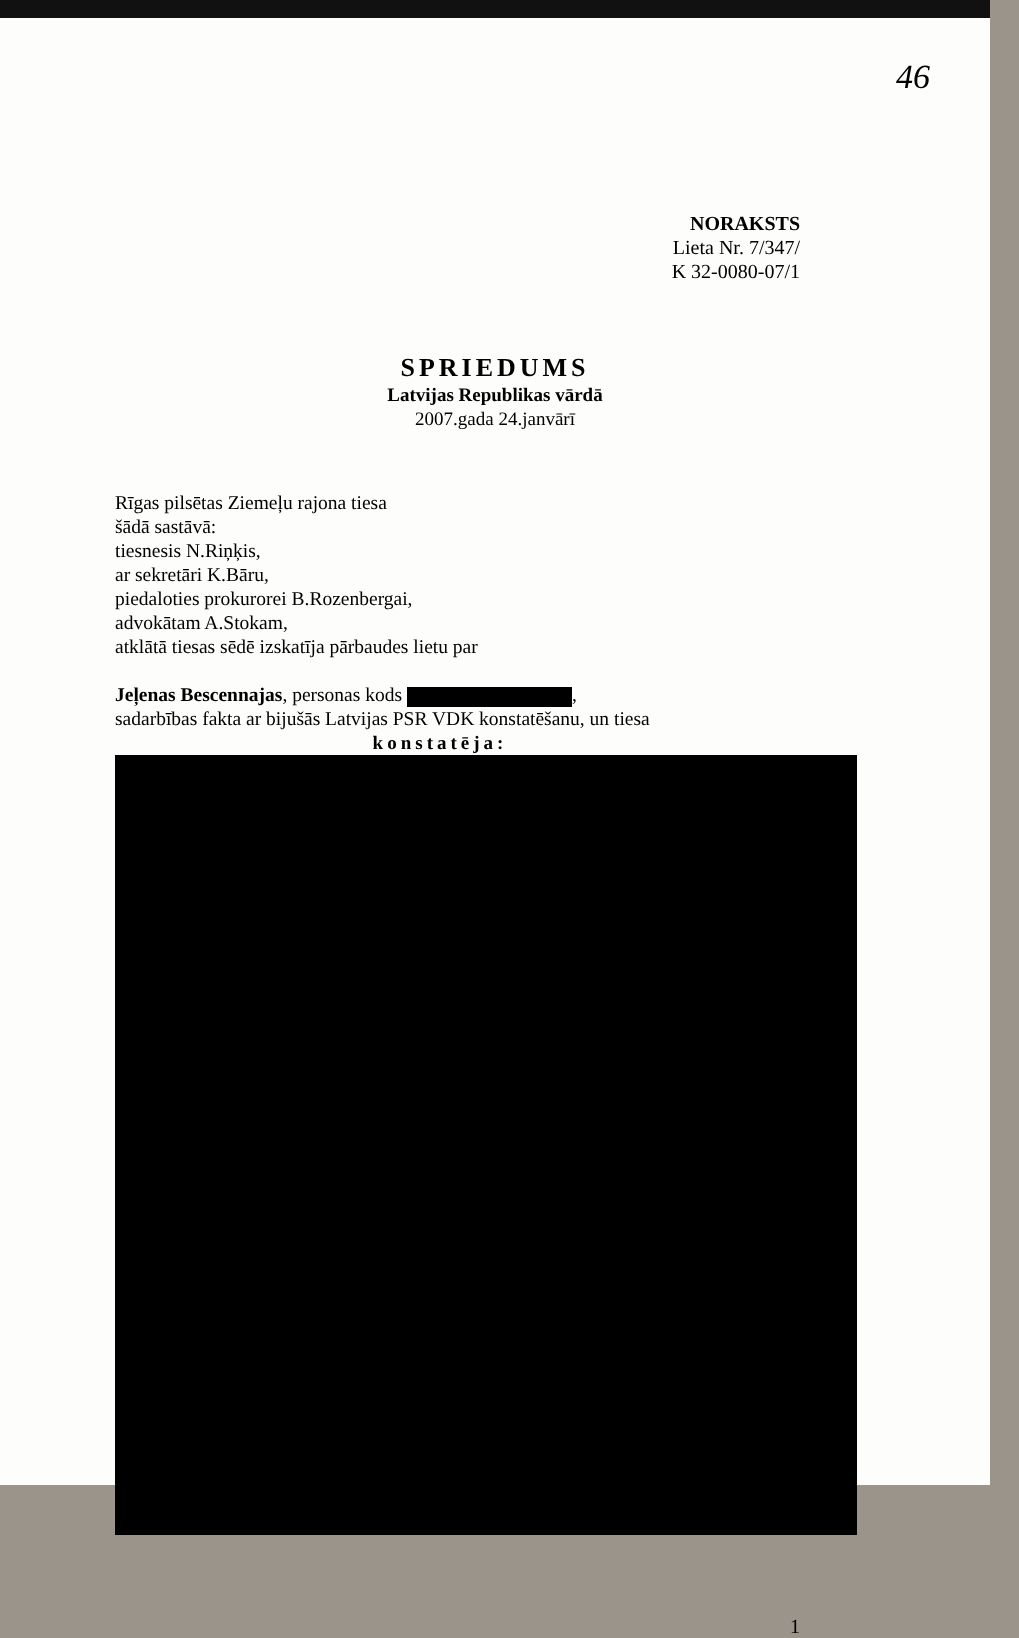46
NORAKSTS
Lieta Nr. 7/347/
K 32-0080-07/1
SPRIEDUMS
Latvijas Republikas vārdā
2007.gada 24.janvārī
Rīgas pilsētas Ziemeļu rajona tiesa
šādā sastāvā:
tiesnesis N.Riņķis,
ar sekretāri K.Bāru,
piedaloties prokurorei B.Rozenbergai,
advokātam A.Stokam,
atklātā tiesas sēdē izskatīja pārbaudes lietu par
Jeļenas Bescennajas, personas kods ,
sadarbības fakta ar bijušās Latvijas PSR VDK konstatēšanu, un tiesa
konstatēja:
1